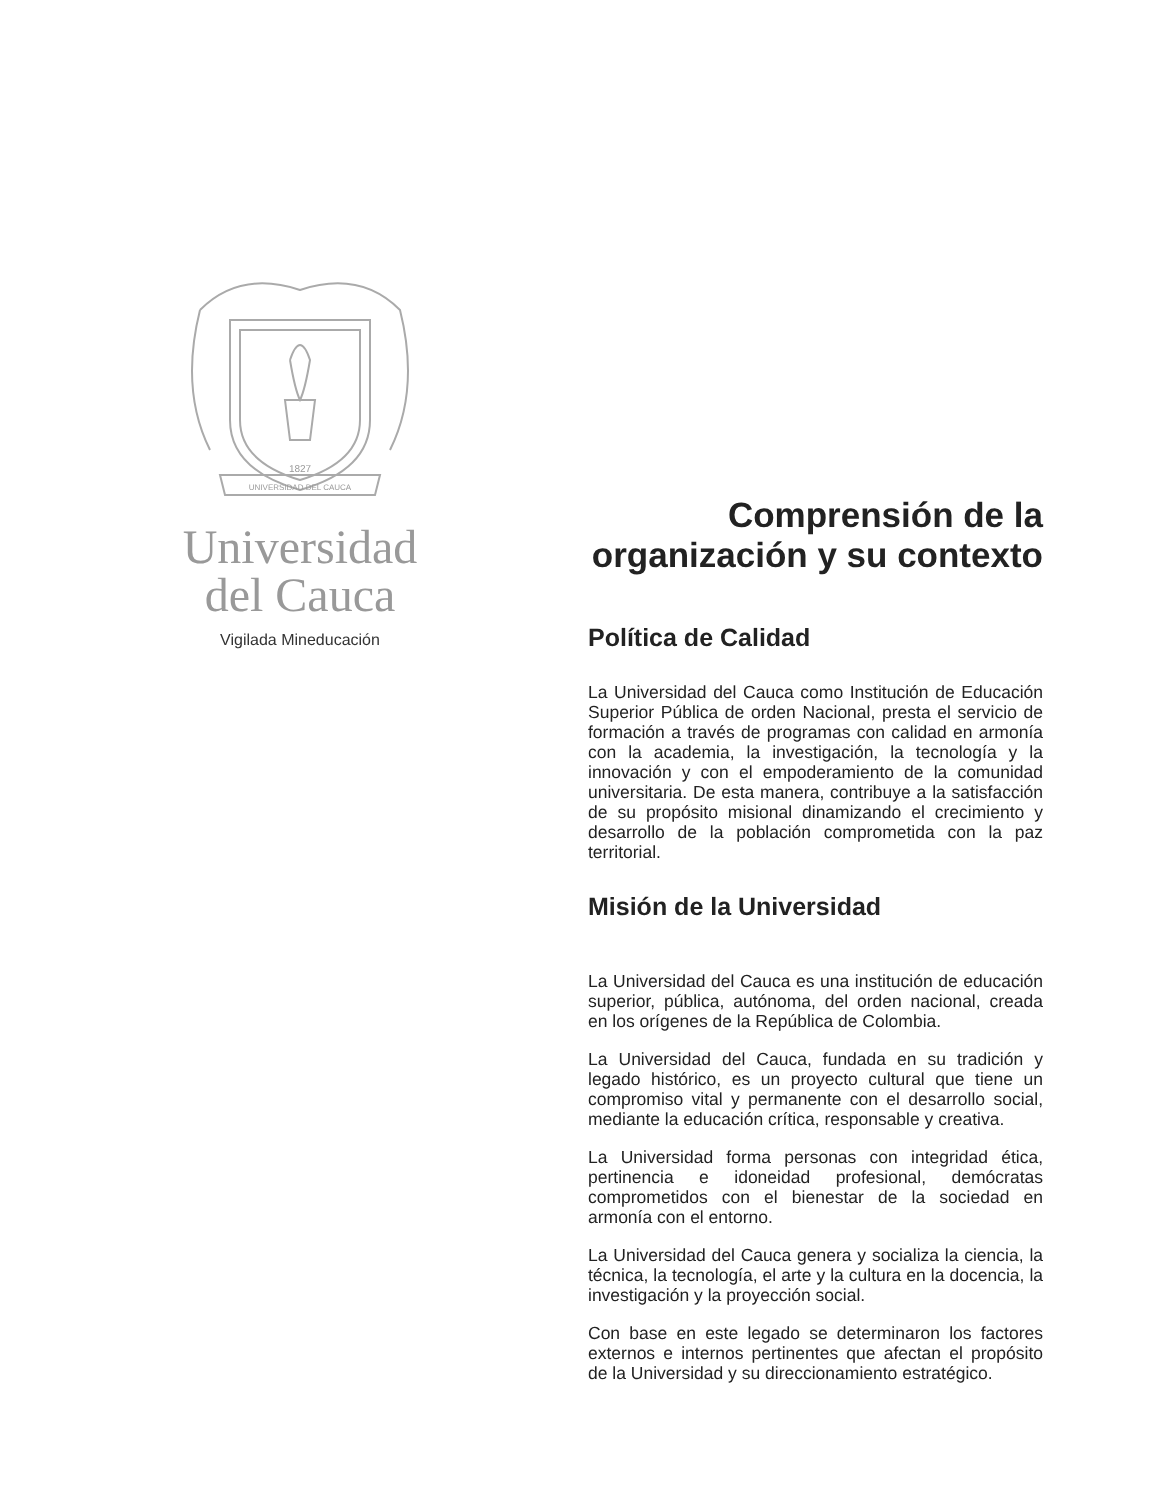1827
UNIVERSIDAD DEL CAUCA
Universidad
del Cauca
Vigilada Mineducación
Comprensión de la
organización y su contexto
Política de Calidad
La Universidad del Cauca como Institución de Educación Superior Pública de orden Nacional, presta el servicio de formación a través de programas con calidad en armonía con la academia, la investigación, la tecnología y la innovación y con el empoderamiento de la comunidad universitaria. De esta manera, contribuye a la satisfacción de su propósito misional dinamizando el crecimiento y desarrollo de la población comprometida con la paz territorial.
Misión de la Universidad
La Universidad del Cauca es una institución de educación superior, pública, autónoma, del orden nacional, creada en los orígenes de la República de Colombia.
La Universidad del Cauca, fundada en su tradición y legado histórico, es un proyecto cultural que tiene un compromiso vital y permanente con el desarrollo social, mediante la educación crítica, responsable y creativa.
La Universidad forma personas con integridad ética, pertinencia e idoneidad profesional, demócratas comprometidos con el bienestar de la sociedad en armonía con el entorno.
La Universidad del Cauca genera y socializa la ciencia, la técnica, la tecnología, el arte y la cultura en la docencia, la investigación y la proyección social.
Con base en este legado se determinaron los factores externos e internos pertinentes que afectan el propósito de la Universidad y su direccionamiento estratégico.